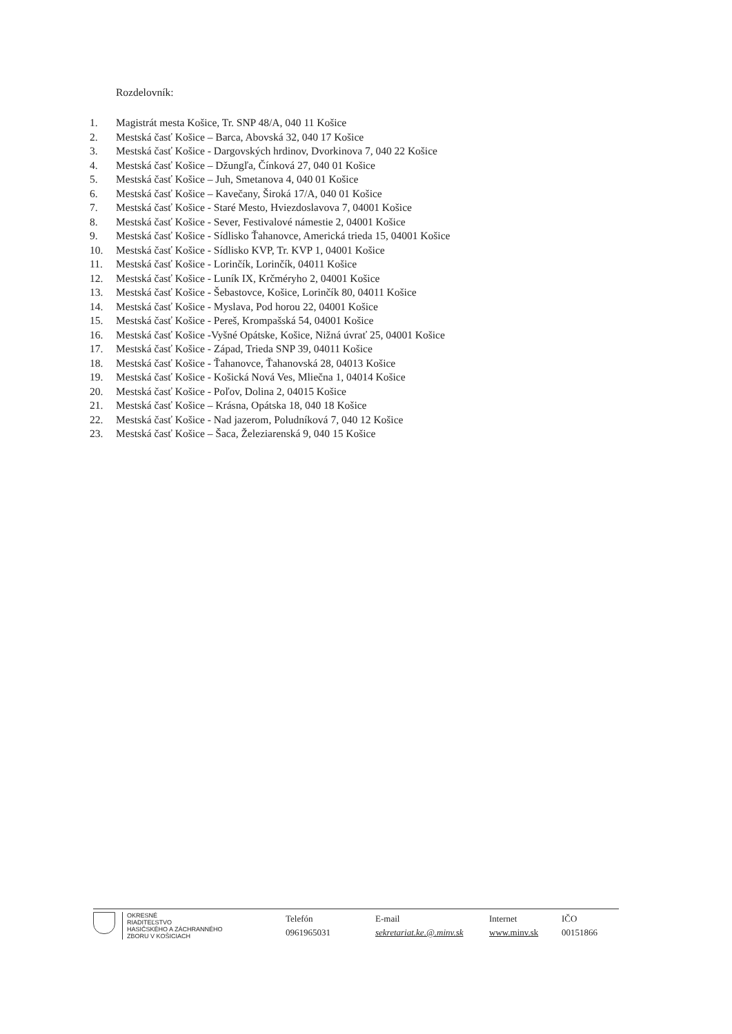Rozdelovník:
1. Magistrát mesta Košice, Tr. SNP 48/A, 040 11 Košice
2. Mestská časť Košice – Barca, Abovská 32, 040 17 Košice
3. Mestská časť Košice - Dargovských hrdinov, Dvorkinova 7, 040 22 Košice
4. Mestská časť Košice – Džungľa, Čínková 27, 040 01 Košice
5. Mestská časť Košice – Juh, Smetanova 4, 040 01 Košice
6. Mestská časť Košice – Kavečany, Široká 17/A, 040 01 Košice
7. Mestská časť Košice - Staré Mesto, Hviezdoslavova 7, 04001 Košice
8. Mestská časť Košice - Sever, Festivalové námestie 2, 04001 Košice
9. Mestská časť Košice - Sídlisko Ťahanovce, Americká trieda 15, 04001 Košice
10. Mestská časť Košice - Sídlisko KVP, Tr. KVP 1, 04001 Košice
11. Mestská časť Košice - Lorinčík, Lorinčík, 04011 Košice
12. Mestská časť Košice - Luník IX, Krčméryho 2, 04001 Košice
13. Mestská časť Košice - Šebastovce, Košice, Lorinčík 80, 04011 Košice
14. Mestská časť Košice - Myslava, Pod horou 22, 04001 Košice
15. Mestská časť Košice - Pereš, Krompašská 54, 04001 Košice
16. Mestská časť Košice -Vyšné Opátske, Košice, Nižná úvrať 25, 04001 Košice
17. Mestská časť Košice - Západ, Trieda SNP 39, 04011 Košice
18. Mestská časť Košice - Ťahanovce, Ťahanovská 28, 04013 Košice
19. Mestská časť Košice - Košická Nová Ves, Mliečna 1, 04014 Košice
20. Mestská časť Košice - Poľov, Dolina 2, 04015 Košice
21. Mestská časť Košice – Krásna, Opátska 18, 040 18 Košice
22. Mestská časť Košice - Nad jazerom, Poludníková 7, 040 12 Košice
23. Mestská časť Košice – Šaca, Železiarenská 9, 040 15 Košice
OKRESNÉ
RIADITEĽSTVO
HASIČSKÉHO A ZÁCHRANNÉHO
ZBORU V KOŠICIACH
Telefón
0961965031
E-mail
sekretariat.ke.@.minv.sk
Internet
www.minv.sk
IČO
00151866